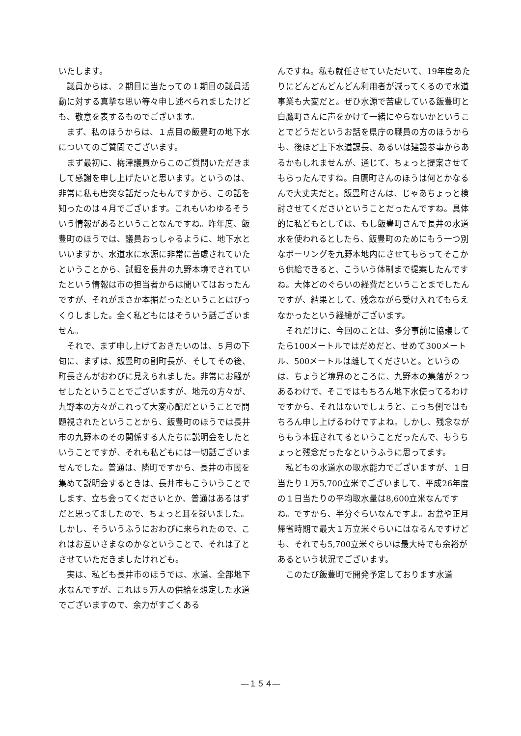いたします。
議員からは、２期目に当たっての１期目の議員活動に対する真摯な思い等々申し述べられましたけども、敬意を表するものでございます。
まず、私のほうからは、１点目の飯豊町の地下水についてのご質問でございます。
まず最初に、梅津議員からこのご質問いただきまして感謝を申し上げたいと思います。というのは、非常に私も唐突な話だったもんですから、この話を知ったのは４月でございます。これもいわゆるそういう情報があるということなんですね。昨年度、飯豊町のほうでは、議員おっしゃるように、地下水といいますか、水道水に水源に非常に苦慮されていたということから、試掘を長井の九野本境でされていたという情報は市の担当者からは聞いてはおったんですが、それがまさか本掘だったということはびっくりしました。全く私どもにはそういう話ございません。
それで、まず申し上げておきたいのは、５月の下旬に、まずは、飯豊町の副町長が、そしてその後、町長さんがおわびに見えられました。非常にお騒がせしたということでございますが、地元の方々が、九野本の方々がこれって大変心配だということで問題視されたということから、飯豊町のほうでは長井市の九野本のその関係する人たちに説明会をしたということですが、それも私どもには一切話ございませんでした。普通は、隣町ですから、長井の市民を集めて説明会するときは、長井市もこういうことでします、立ち会ってくださいとか、普通はあるはずだと思ってましたので、ちょっと耳を疑いました。しかし、そういうふうにおわびに来られたので、これはお互いさまなのかなということで、それは了とさせていただきましたけれども。
実は、私ども長井市のほうでは、水道、全部地下水なんですが、これは５万人の供給を想定した水道でございますので、余力がすごくある
んですね。私も就任させていただいて、19年度あたりにどんどんどんどん利用者が減ってくるので水道事業も大変だと。ぜひ水源で苦慮している飯豊町と白鷹町さんに声をかけて一緒にやらないかということでどうだというお話を県庁の職員の方のほうからも、後ほど上下水道課長、あるいは建設参事からあるかもしれませんが、通じて、ちょっと提案させてもらったんですね。白鷹町さんのほうは何とかなるんで大丈夫だと。飯豊町さんは、じゃあちょっと検討させてくださいということだったんですね。具体的に私どもとしては、もし飯豊町さんで長井の水道水を使われるとしたら、飯豊町のためにもう一つ別なボーリングを九野本地内にさせてもらってそこから供給できると、こういう体制まで提案したんですね。大体どのぐらいの経費だということまでしたんですが、結果として、残念ながら受け入れてもらえなかったという経緯がございます。
それだけに、今回のことは、多分事前に協議してたら100メートルではだめだと、せめて300メートル、500メートルは離してくださいと。というのは、ちょうど境界のところに、九野本の集落が２つあるわけで、そこではもちろん地下水使ってるわけですから、それはないでしょうと、こっち側ではもちろん申し上げるわけですよね。しかし、残念ながらもう本掘されてるということだったんで、もうちょっと残念だったなというふうに思ってます。
私どもの水道水の取水能力でございますが、１日当たり１万5,700立米でございまして、平成26年度の１日当たりの平均取水量は8,600立米なんですね。ですから、半分ぐらいなんですよ。お盆や正月帰省時期で最大１万立米ぐらいにはなるんですけども、それでも5,700立米ぐらいは最大時でも余裕があるという状況でございます。
このたび飯豊町で開発予定しております水道
―１５４―